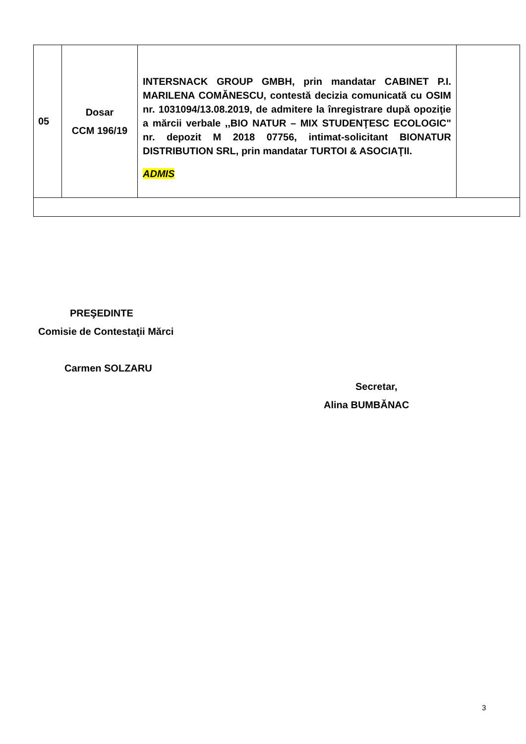| 05 | Dosar CCM 196/19 | INTERSNACK GROUP GMBH, prin mandatar CABINET P.I. MARILENA COMĂNESCU, contestă decizia comunicată cu OSIM nr. 1031094/13.08.2019, de admitere la înregistrare după opoziţie a mărcii verbale ,,BIO NATUR – MIX STUDENŢESC ECOLOGIC" nr. depozit M 2018 07756, intimat-solicitant BIONATUR DISTRIBUTION SRL, prin mandatar TURTOI & ASOCIAŢII. ADMIS | |
PREŞEDINTE
Comisie de Contestaţii Mărci
Carmen SOLZARU
Secretar,
Alina BUMBĂNAC
3